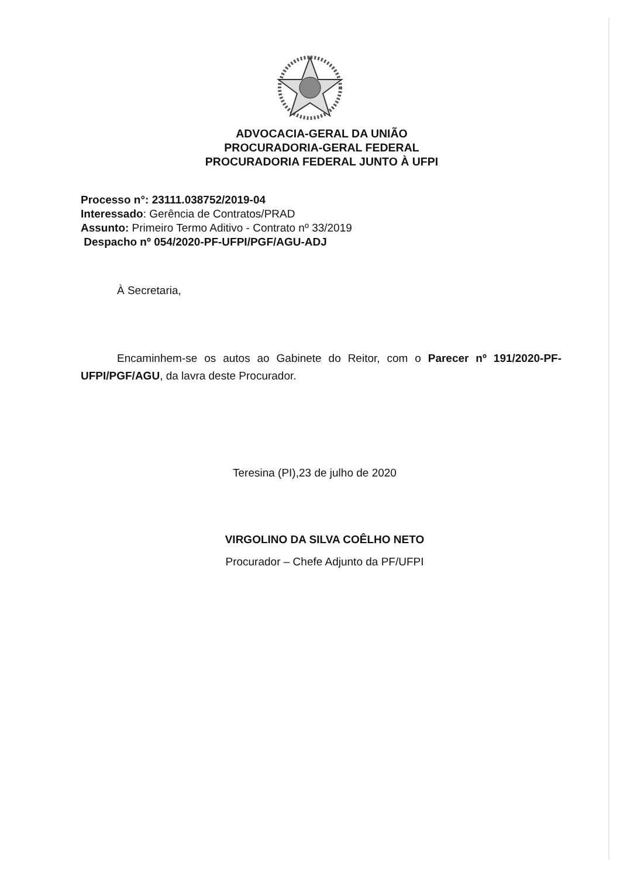ADVOCACIA-GERAL DA UNIÃO
PROCURADORIA-GERAL FEDERAL
PROCURADORIA FEDERAL JUNTO À UFPI
Processo n°: 23111.038752/2019-04
Interessado: Gerência de Contratos/PRAD
Assunto: Primeiro Termo Aditivo - Contrato nº 33/2019
Despacho nº 054/2020-PF-UFPI/PGF/AGU-ADJ
À Secretaria,
Encaminhem-se os autos ao Gabinete do Reitor, com o Parecer nº 191/2020-PF-UFPI/PGF/AGU, da lavra deste Procurador.
Teresina (PI),23 de julho de 2020
VIRGOLINO DA SILVA COÊLHO NETO
Procurador – Chefe Adjunto da PF/UFPI